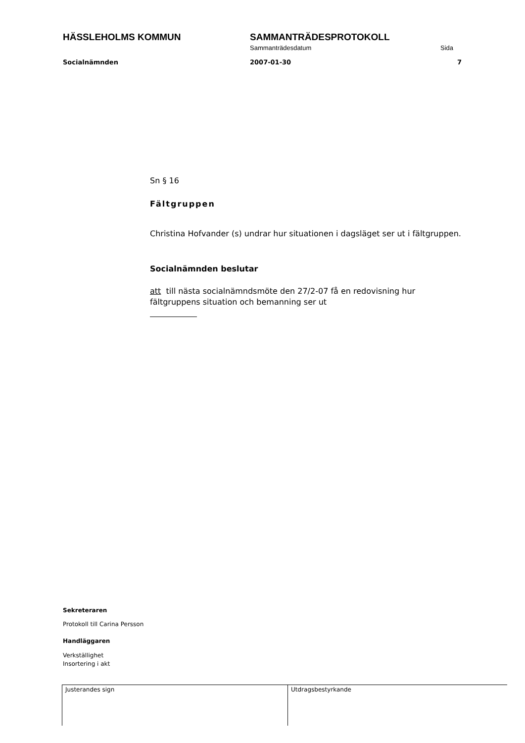HÄSSLEHOLMS KOMMUN SAMMANTRÄDESPROTOKOLL
Sammanträdesdatum Sida
Socialnämnden 2007-01-30 7
Sn § 16
Fältgruppen
Christina Hofvander (s) undrar hur situationen i dagsläget ser ut i fältgruppen.
Socialnämnden beslutar
att till nästa socialnämndsmöte den 27/2-07 få en redovisning hur fältgruppens situation och bemanning ser ut
Sekreteraren
Protokoll till Carina Persson
Handläggaren
Verkställighet
Insortering i akt
Justerandes sign Utdragsbestyrkande